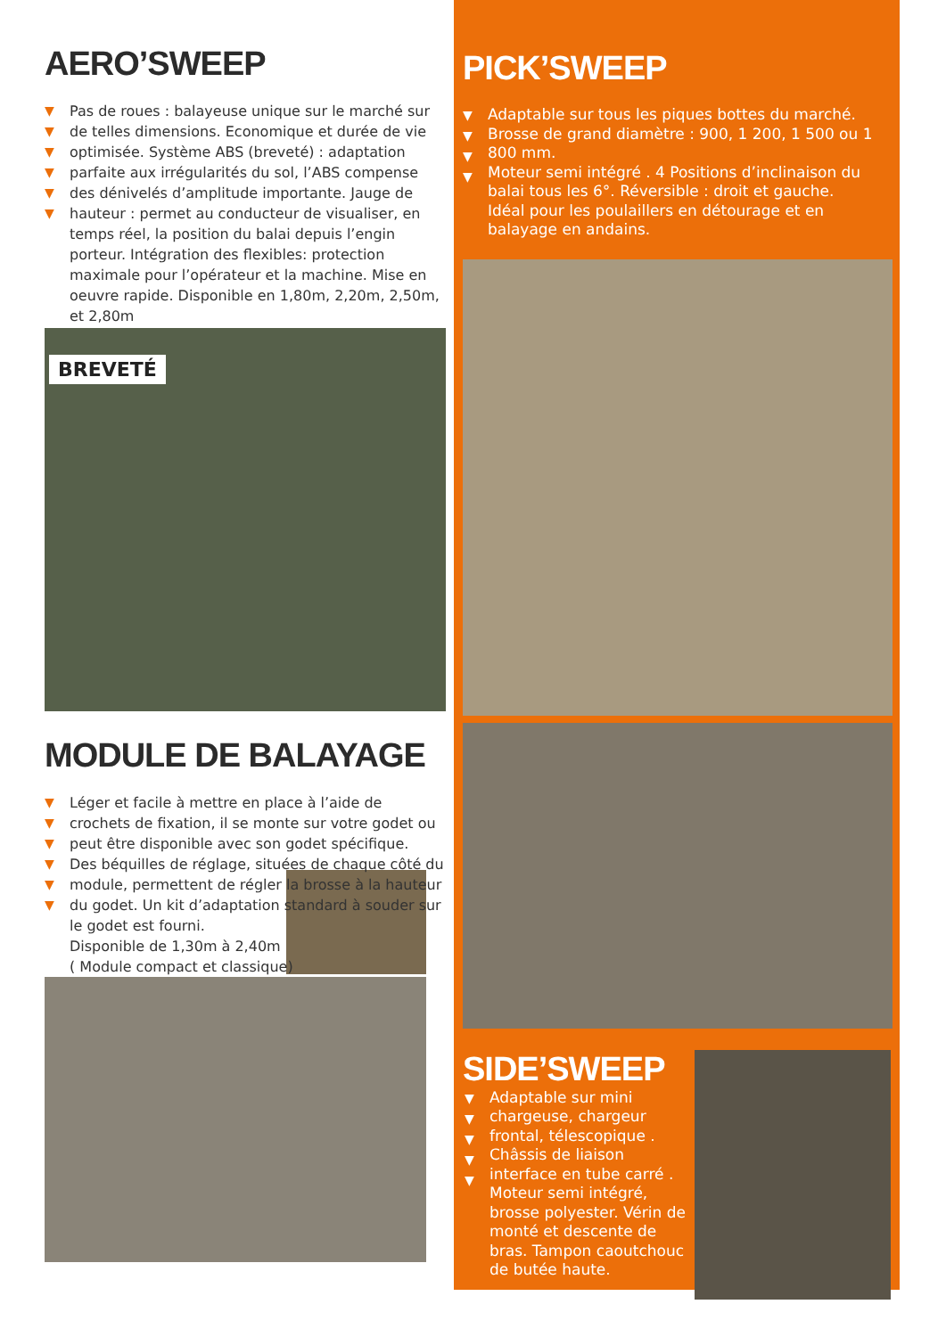AERO’SWEEP
▼
▼
▼
▼
▼
▼
Pas de roues : balayeuse unique sur le marché sur de telles dimensions. Economique et durée de vie optimisée. Système ABS (breveté) : adaptation parfaite aux irrégularités du sol, l’ABS compense des dénivelés d’amplitude importante. Jauge de hauteur : permet au conducteur de visualiser, en temps réel, la position du balai depuis l’engin porteur. Intégration des flexibles: protection maximale pour l’opérateur et la machine. Mise en oeuvre rapide. Disponible en 1,80m, 2,20m, 2,50m, et 2,80m
BREVETÉ
MODULE DE BALAYAGE
▼
▼
▼
▼
▼
▼
Léger et facile à mettre en place à l’aide de crochets de fixation, il se monte sur votre godet ou peut être disponible avec son godet spécifique.
Des béquilles de réglage, situées de chaque côté du module, permettent de régler la brosse à la hauteur du godet. Un kit d’adaptation standard à souder sur le godet est fourni.
Disponible de 1,30m à 2,40m
( Module compact et classique)
PICK’SWEEP
▼
▼
▼
▼
Adaptable sur tous les piques bottes du marché.
Brosse de grand diamètre : 900, 1 200, 1 500 ou 1 800 mm.
Moteur semi intégré . 4 Positions d’inclinaison du balai tous les 6°. Réversible : droit et gauche.
Idéal pour les poulaillers en détourage et en balayage en andains.
SIDE’SWEEP
▼
▼
▼
▼
▼
Adaptable sur mini chargeuse, chargeur frontal, télescopique . Châssis de liaison interface en tube carré . Moteur semi intégré, brosse polyester. Vérin de monté et descente de bras. Tampon caoutchouc de butée haute.